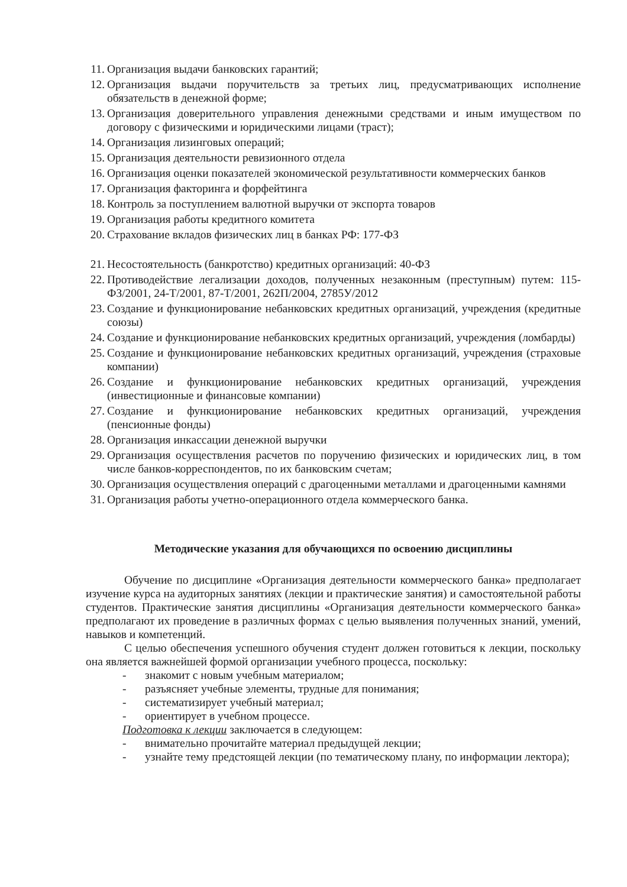11. Организация выдачи банковских гарантий;
12. Организация выдачи поручительств за третьих лиц, предусматривающих исполнение обязательств в денежной форме;
13. Организация доверительного управления денежными средствами и иным имуществом по договору с физическими и юридическими лицами (траст);
14. Организация лизинговых операций;
15. Организация деятельности ревизионного отдела
16. Организация оценки показателей экономической результативности коммерческих банков
17. Организация факторинга и форфейтинга
18. Контроль за поступлением валютной выручки от экспорта товаров
19. Организация работы кредитного комитета
20. Страхование вкладов физических лиц в банках РФ: 177-ФЗ
21. Несостоятельность (банкротство) кредитных организаций: 40-ФЗ
22. Противодействие легализации доходов, полученных незаконным (преступным) путем: 115-ФЗ/2001, 24-Т/2001, 87-Т/2001, 262П/2004, 2785У/2012
23. Создание и функционирование небанковских кредитных организаций, учреждения (кредитные союзы)
24. Создание и функционирование небанковских кредитных организаций, учреждения (ломбарды)
25. Создание и функционирование небанковских кредитных организаций, учреждения (страховые компании)
26. Создание и функционирование небанковских кредитных организаций, учреждения (инвестиционные и финансовые компании)
27. Создание и функционирование небанковских кредитных организаций, учреждения (пенсионные фонды)
28. Организация инкассации денежной выручки
29. Организация осуществления расчетов по поручению физических и юридических лиц, в том числе банков-корреспондентов, по их банковским счетам;
30. Организация осуществления операций с драгоценными металлами и драгоценными камнями
31. Организация работы учетно-операционного отдела коммерческого банка.
Методические указания для обучающихся по освоению дисциплины
Обучение по дисциплине «Организация деятельности коммерческого банка» предполагает изучение курса на аудиторных занятиях (лекции и практические занятия) и самостоятельной работы студентов. Практические занятия дисциплины «Организация деятельности коммерческого банка» предполагают их проведение в различных формах с целью выявления полученных знаний, умений, навыков и компетенций.
С целью обеспечения успешного обучения студент должен готовиться к лекции, поскольку она является важнейшей формой организации учебного процесса, поскольку:
- знакомит с новым учебным материалом;
- разъясняет учебные элементы, трудные для понимания;
- систематизирует учебный материал;
- ориентирует в учебном процессе.
Подготовка к лекции заключается в следующем:
- внимательно прочитайте материал предыдущей лекции;
- узнайте тему предстоящей лекции (по тематическому плану, по информации лектора);